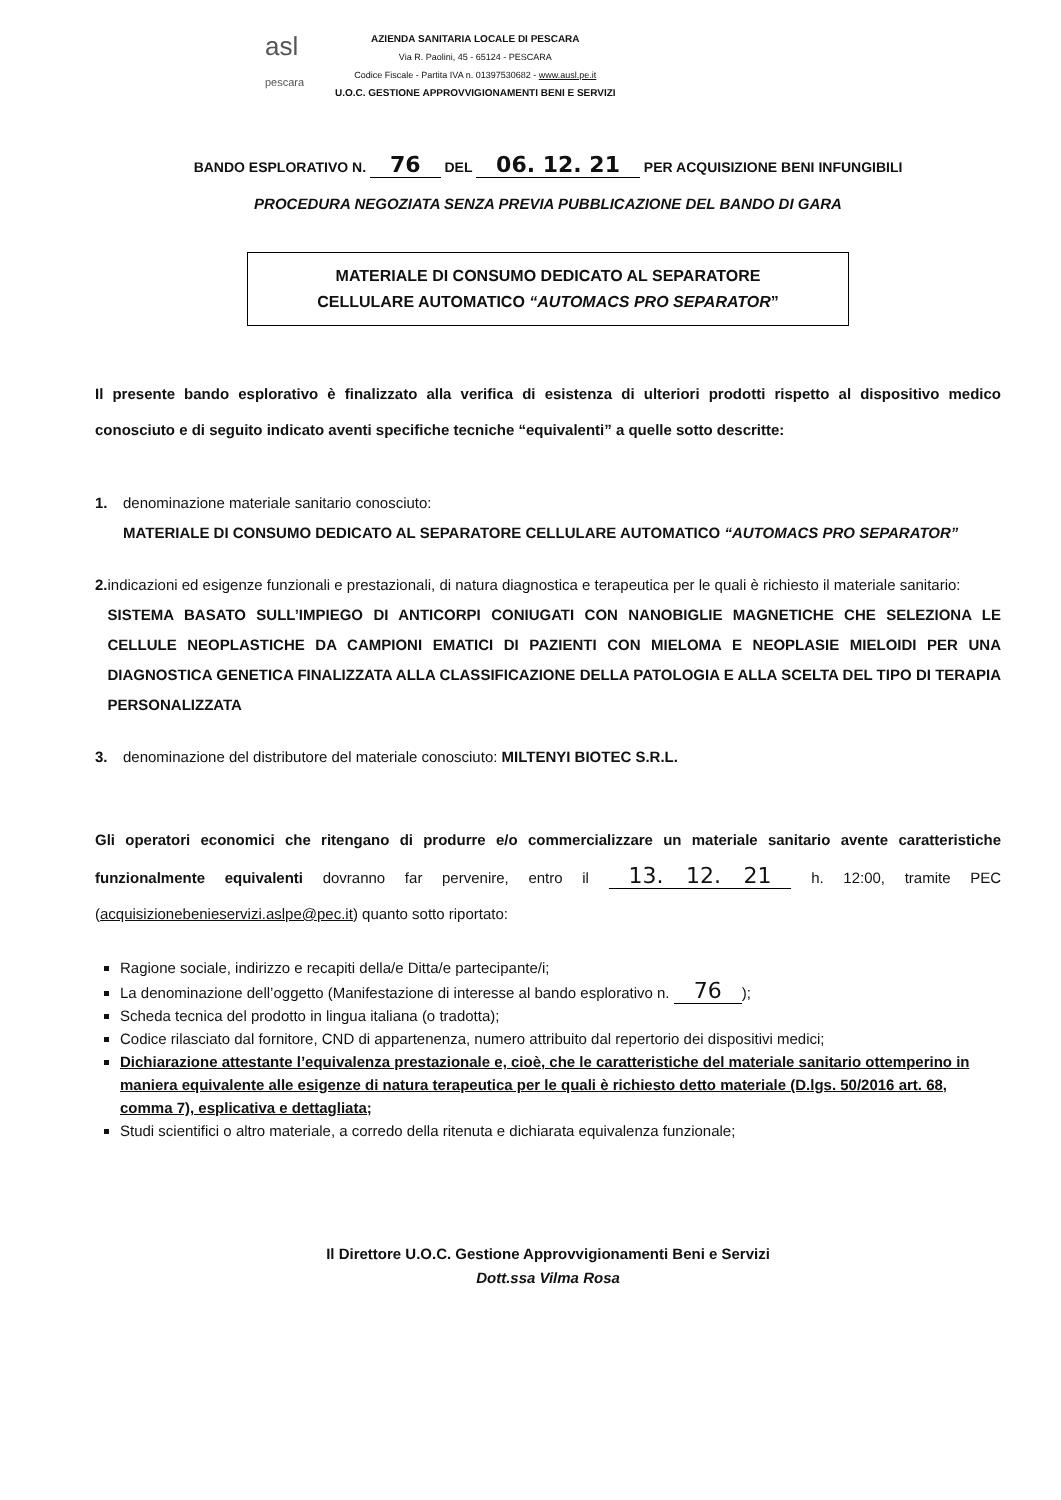asl
pescara
AZIENDA SANITARIA LOCALE DI PESCARA
Via R. Paolini, 45 - 65124 - PESCARA
Codice Fiscale - Partita IVA n. 01397530682 - www.ausl.pe.it
U.O.C. GESTIONE APPROVVIGIONAMENTI BENI E SERVIZI
BANDO ESPLORATIVO N. 76 DEL 06. 12. 21 PER ACQUISIZIONE BENI INFUNGIBILI
PROCEDURA NEGOZIATA SENZA PREVIA PUBBLICAZIONE DEL BANDO DI GARA
MATERIALE DI CONSUMO DEDICATO AL SEPARATORE
CELLULARE AUTOMATICO “AUTOMACS PRO SEPARATOR”
Il presente bando esplorativo è finalizzato alla verifica di esistenza di ulteriori prodotti rispetto al dispositivo medico conosciuto e di seguito indicato aventi specifiche tecniche “equivalenti” a quelle sotto descritte:
1. denominazione materiale sanitario conosciuto:
MATERIALE DI CONSUMO DEDICATO AL SEPARATORE CELLULARE AUTOMATICO “AUTOMACS PRO SEPARATOR”
2. indicazioni ed esigenze funzionali e prestazionali, di natura diagnostica e terapeutica per le quali è richiesto il materiale sanitario:
SISTEMA BASATO SULL’IMPIEGO DI ANTICORPI CONIUGATI CON NANOBIGLIE MAGNETICHE CHE SELEZIONA LE CELLULE NEOPLASTICHE DA CAMPIONI EMATICI DI PAZIENTI CON MIELOMA E NEOPLASIE MIELOIDI PER UNA DIAGNOSTICA GENETICA FINALIZZATA ALLA CLASSIFICAZIONE DELLA PATOLOGIA E ALLA SCELTA DEL TIPO DI TERAPIA PERSONALIZZATA
3. denominazione del distributore del materiale conosciuto: MILTENYI BIOTEC S.R.L.
Gli operatori economici che ritengano di produrre e/o commercializzare un materiale sanitario avente caratteristiche funzionalmente equivalenti dovranno far pervenire, entro il 13. 12. 21 h. 12:00, tramite PEC (acquisizionebenieservizi.aslpe@pec.it) quanto sotto riportato:
Ragione sociale, indirizzo e recapiti della/e Ditta/e partecipante/i;
La denominazione dell’oggetto (Manifestazione di interesse al bando esplorativo n. 76);
Scheda tecnica del prodotto in lingua italiana (o tradotta);
Codice rilasciato dal fornitore, CND di appartenenza, numero attribuito dal repertorio dei dispositivi medici;
Dichiarazione attestante l’equivalenza prestazionale e, cioè, che le caratteristiche del materiale sanitario ottemperino in maniera equivalente alle esigenze di natura terapeutica per le quali è richiesto detto materiale (D.lgs. 50/2016 art. 68, comma 7), esplicativa e dettagliata;
Studi scientifici o altro materiale, a corredo della ritenuta e dichiarata equivalenza funzionale;
Il Direttore U.O.C. Gestione Approvvigionamenti Beni e Servizi
Dott.ssa Vilma Rosa